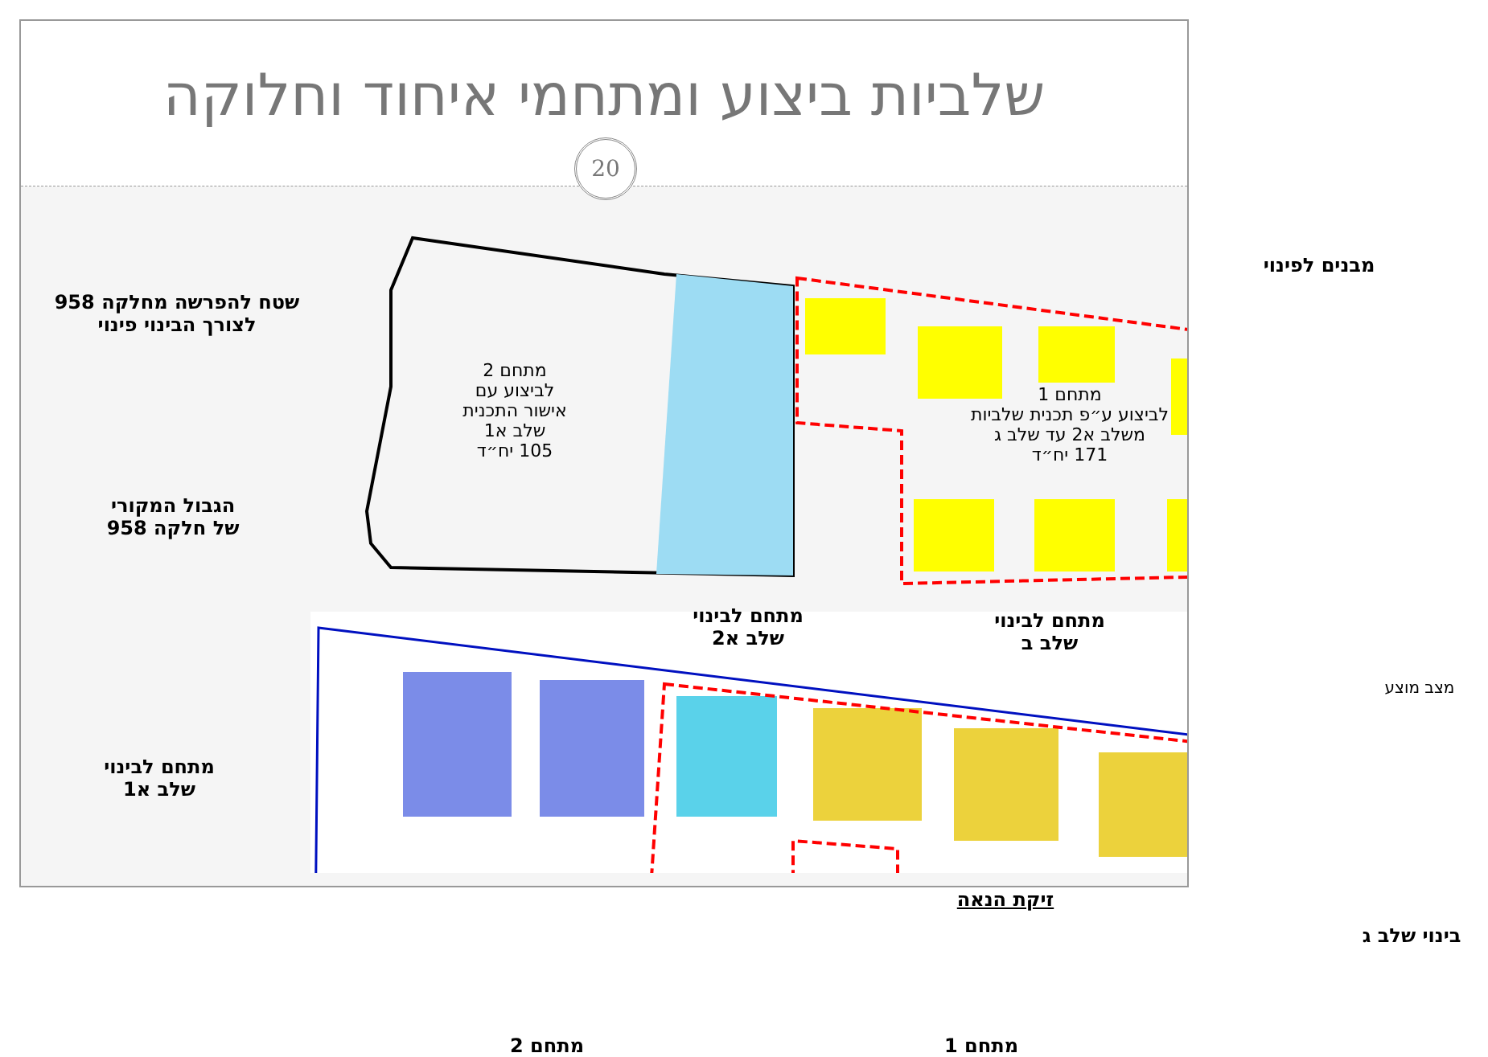שלביות ביצוע ומתחמי איחוד וחלוקה
20
שטח להפרשה מחלקה 958
לצורך הבינוי פינוי
מתחם 2
לביצוע עם
אישור התכנית
שלב א1
105 יח״ד
מבנים לפינוי
מתחם 1
לביצוע ע״פ תכנית שלביות
משלב א2 עד שלב ג
171 יח״ד
הגבול המקורי
של חלקה 958
מתחם לבינוי
שלב א2
מתחם לבינוי
שלב ב
מצב מוצע
מתחם לבינוי
שלב א1
זיקת הנאה
בינוי שלב ג
מתחם 2 מתחם 1